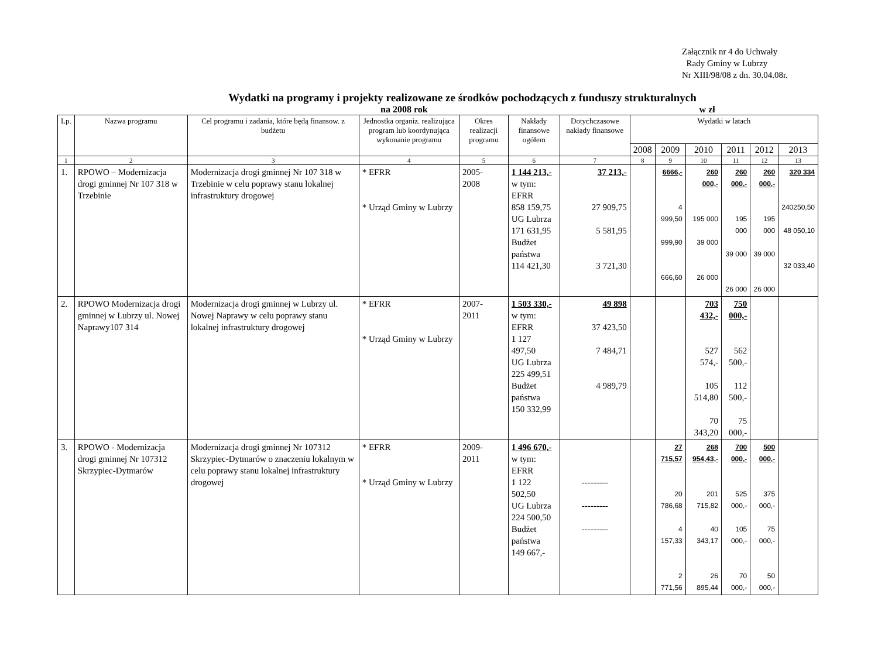Załącznik nr 4 do Uchwały
Rady Gminy w Lubrzy
Nr XIII/98/08 z dn. 30.04.08r.
Wydatki na programy i projekty realizowane ze środków pochodzących z funduszy strukturalnych
na 2008 rok w zł
| Lp. | Nazwa programu | Cel programu i zadania, które będą finansow. z budżetu | Jednostka organiz. realizująca program lub koordynująca wykonanie programu | Okres realizacji programu | Nakłady finansowe ogółem | Dotychczasowe nakłady finansowe | Wydatki w latach | | | | | |
| --- | --- | --- | --- | --- | --- | --- | --- | --- | --- | --- | --- | --- |
| | | | | | | | 2008 | 2009 | 2010 | 2011 | 2012 | 2013 |
| 1 | 2 | 3 | 4 | 5 | 6 | 7 | 8 | 9 | 10 | 11 | 12 | 13 |
| 1. | RPOWO – Modernizacja drogi gminnej Nr 107 318 w Trzebinie | Modernizacja drogi gminnej Nr 107 318 w Trzebinie w celu poprawy stanu lokalnej infrastruktury drogowej | * EFRR * Urząd Gminy w Lubrzy | 2005- 2008 | 1 144 213,- w tym: EFRR 858 159,75 UG Lubrza 171 631,95 Budżet państwa 114 421,30 | 37 213,- 27 909,75 5 581,95 3 721,30 | | 6666,- 4 999,50 999,90 666,60 | 260 000,- 195 000 39 000 26 000 | 260 000,- 195 000 39 000 26 000 | 260 000,- 195 000 39 000 26 000 | 320 334 240250,50 48 050,10 32 033,40 |
| 2. | RPOWO Modernizacja drogi gminnej w Lubrzy ul. Nowej Naprawy107 314 | Modernizacja drogi gminnej w Lubrzy ul. Nowej Naprawy w celu poprawy stanu lokalnej infrastruktury drogowej | * EFRR * Urząd Gminy w Lubrzy | 2007- 2011 | 1 503 330,- w tym: EFRR 1 127 497,50 UG Lubrza 225 499,51 Budżet państwa 150 332,99 | 49 898 37 423,50 7 484,71 4 989,79 | | | 703 432,- 527 574,- 105 514,80 70 343,20 | 750 000,- 562 500,- 112 500,- 75 000,- | | |
| 3. | RPOWO - Modernizacja drogi gminnej Nr 107312 Skrzypiec-Dytmarów | Modernizacja drogi gminnej Nr 107312 Skrzypiec-Dytmarów o znaczeniu lokalnym w celu poprawy stanu lokalnej infrastruktury drogowej | * EFRR * Urząd Gminy w Lubrzy | 2009- 2011 | 1 496 670,- w tym: EFRR 1 122 502,50 UG Lubrza 224 500,50 Budżet państwa 149 667,- | --------- --------- --------- | | 27 715,57 20 786,68 4 157,33 2 771,56 | 268 954,43,- 201 715,82 40 343,17 26 895,44 | 700 000,- 525 000,- 105 000,- 70 000,- | 500 000,- 375 000,- 75 000,- 50 000,- | |